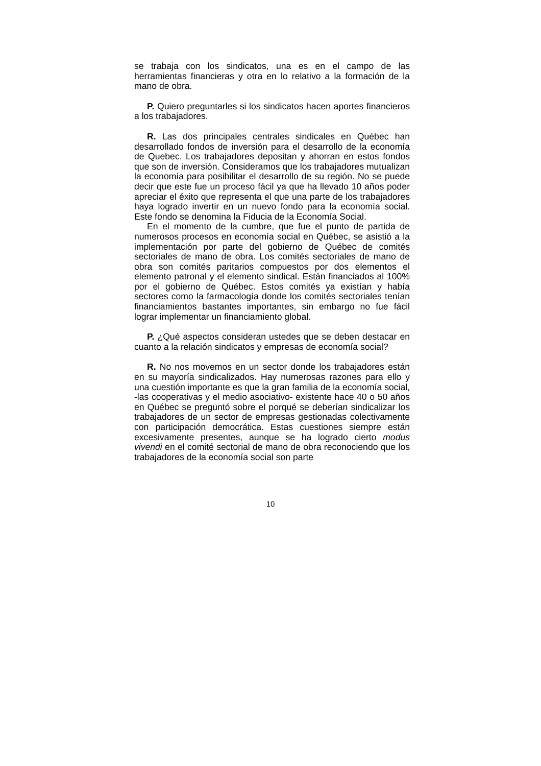se trabaja con los sindicatos, una es en el campo de las herramientas financieras y otra en lo relativo a la formación de la mano de obra.
P. Quiero preguntarles si los sindicatos hacen aportes financieros a los trabajadores.
R. Las dos principales centrales sindicales en Québec han desarrollado fondos de inversión para el desarrollo de la economía de Quebec. Los trabajadores depositan y ahorran en estos fondos que son de inversión. Consideramos que los trabajadores mutualizan la economía para posibilitar el desarrollo de su región. No se puede decir que este fue un proceso fácil ya que ha llevado 10 años poder apreciar el éxito que representa el que una parte de los trabajadores haya logrado invertir en un nuevo fondo para la economía social. Este fondo se denomina la Fiducia de la Economía Social.
En el momento de la cumbre, que fue el punto de partida de numerosos procesos en economía social en Québec, se asistió a la implementación por parte del gobierno de Québec de comités sectoriales de mano de obra. Los comités sectoriales de mano de obra son comités paritarios compuestos por dos elementos el elemento patronal y el elemento sindical. Están financiados al 100% por el gobierno de Québec. Estos comités ya existían y había sectores como la farmacología donde los comités sectoriales tenían financiamientos bastantes importantes, sin embargo no fue fácil lograr implementar un financiamiento global.
P. ¿Qué aspectos consideran ustedes que se deben destacar en cuanto a la relación sindicatos y empresas de economía social?
R. No nos movemos en un sector donde los trabajadores están en su mayoría sindicalizados. Hay numerosas razones para ello y una cuestión importante es que la gran familia de la economía social, -las cooperativas y el medio asociativo- existente hace 40 o 50 años en Québec se preguntó sobre el porqué se deberían sindicalizar los trabajadores de un sector de empresas gestionadas colectivamente con participación democrática. Estas cuestiones siempre están excesivamente presentes, aunque se ha logrado cierto modus vivendi en el comité sectorial de mano de obra reconociendo que los trabajadores de la economía social son parte
10